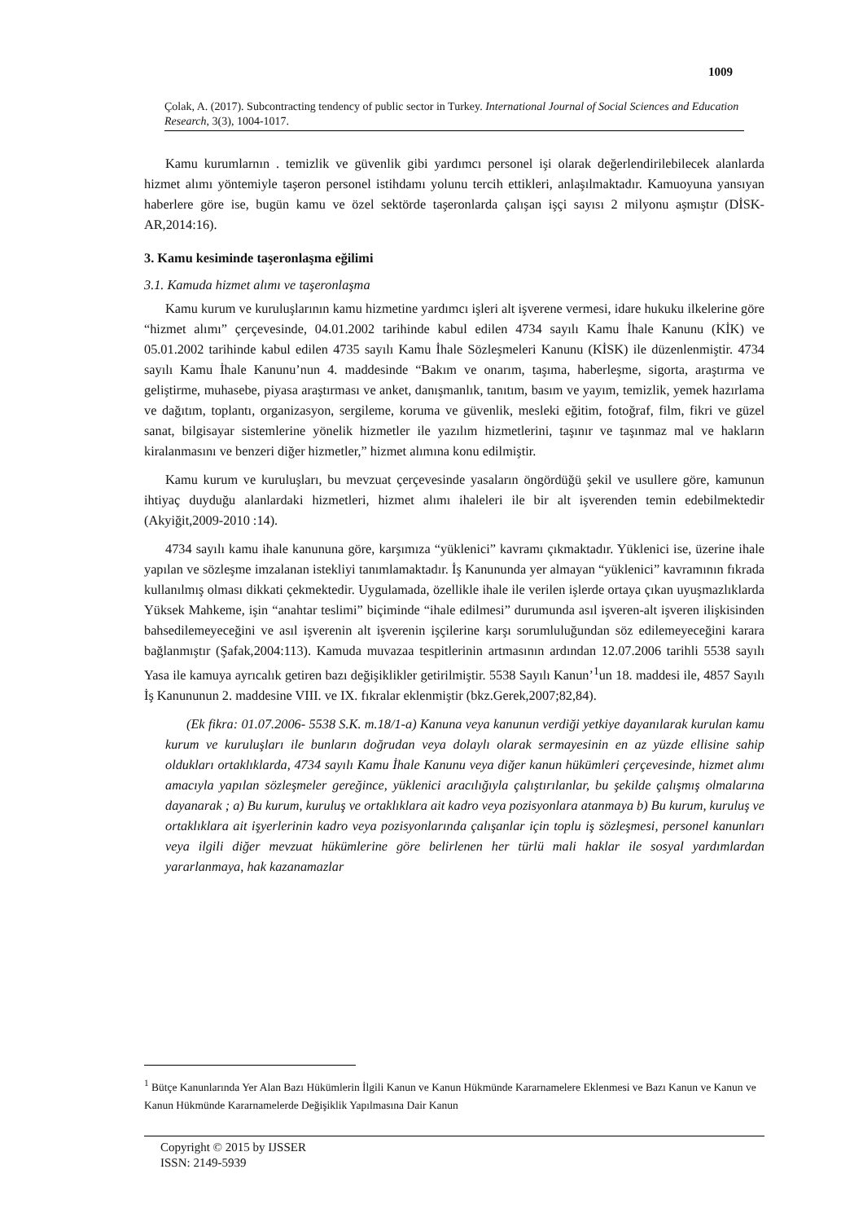1009
Çolak, A. (2017). Subcontracting tendency of public sector in Turkey. International Journal of Social Sciences and Education Research, 3(3), 1004-1017.
Kamu kurumlarnın . temizlik ve güvenlik gibi yardımcı personel işi olarak değerlendirilebilecek alanlarda hizmet alımı yöntemiyle taşeron personel istihdamı yolunu tercih ettikleri, anlaşılmaktadır. Kamuoyuna yansıyan haberlere göre ise, bugün kamu ve özel sektörde taşeronlarda çalışan işçi sayısı 2 milyonu aşmıştır (DİSK-AR,2014:16).
3. Kamu kesiminde taşeronlaşma eğilimi
3.1. Kamuda hizmet alımı ve taşeronlaşma
Kamu kurum ve kuruluşlarının kamu hizmetine yardımcı işleri alt işverene vermesi, idare hukuku ilkelerine göre “hizmet alımı” çerçevesinde, 04.01.2002 tarihinde kabul edilen 4734 sayılı Kamu İhale Kanunu (KİK) ve 05.01.2002 tarihinde kabul edilen 4735 sayılı Kamu İhale Sözleşmeleri Kanunu (KİSK) ile düzenlenmiştir. 4734 sayılı Kamu İhale Kanunu’nun 4. maddesinde “Bakım ve onarım, taşıma, haberleşme, sigorta, araştırma ve geliştirme, muhasebe, piyasa araştırması ve anket, danışmanlık, tanıtım, basım ve yayım, temizlik, yemek hazırlama ve dağıtım, toplantı, organizasyon, sergileme, koruma ve güvenlik, mesleki eğitim, fotoğraf, film, fikri ve güzel sanat, bilgisayar sistemlerine yönelik hizmetler ile yazılım hizmetlerini, taşınır ve taşınmaz mal ve hakların kiralanmasını ve benzeri diğer hizmetler,” hizmet alımına konu edilmiştir.
Kamu kurum ve kuruluşları, bu mevzuat çerçevesinde yasaların öngördüğü şekil ve usullere göre, kamunun ihtiyaç duyduğu alanlardaki hizmetleri, hizmet alımı ihaleleri ile bir alt işverenden temin edebilmektedir (Akyiğit,2009-2010 :14).
4734 sayılı kamu ihale kanununa göre, karşımıza “yüklenici” kavramı çıkmaktadır. Yüklenici ise, üzerine ihale yapılan ve sözleşme imzalanan istekliyi tanımlamaktadır. İş Kanununda yer almayan “yüklenici” kavramının fıkrada kullanılmış olması dikkati çekmektedir. Uygulamada, özellikle ihale ile verilen işlerde ortaya çıkan uyuşmazlıklarda Yüksek Mahkeme, işin “anahtar teslimi” biçiminde “ihale edilmesi” durumunda asıl işveren-alt işveren ilişkisinden bahsedilemeyeceğini ve asıl işverenin alt işverenin işçilerine karşı sorumluluğundan söz edilemeyeceğini karara bağlanmıştır (Şafak,2004:113). Kamuda muvazaa tespitlerinin artmasının ardından 12.07.2006 tarihli 5538 sayılı Yasa ile kamuya ayrıcalık getiren bazı değişiklikler getirilmiştir. 5538 Sayılı Kanun’<sup>1</sup>un 18. maddesi ile, 4857 Sayılı İş Kanununun 2. maddesine VIII. ve IX. fıkralar eklenmiştir (bkz.Gerek,2007;82,84).
(Ek fikra: 01.07.2006- 5538 S.K. m.18/1-a) Kanuna veya kanunun verdiği yetkiye dayanılarak kurulan kamu kurum ve kuruluşları ile bunların doğrudan veya dolaylı olarak sermayesinin en az yüzde ellisine sahip oldukları ortaklıklarda, 4734 sayılı Kamu İhale Kanunu veya diğer kanun hükümleri çerçevesinde, hizmet alımı amacıyla yapılan sözleşmeler gereğince, yüklenici aracılığıyla çalıştırılanlar, bu şekilde çalışmış olmalarına dayanarak ; a) Bu kurum, kuruluş ve ortaklıklara ait kadro veya pozisyonlara atanmaya b) Bu kurum, kuruluş ve ortaklıklara ait işyerlerinin kadro veya pozisyonlarında çalışanlar için toplu iş sözleşmesi, personel kanunları veya ilgili diğer mevzuat hükümlerine göre belirlenen her türlü mali haklar ile sosyal yardımlardan yararlanmaya, hak kazanamazlar
<sup>1</sup> Bütçe Kanunlarında Yer Alan Bazı Hükümlerin İlgili Kanun ve Kanun Hükmünde Kararnamelere Eklenmesi ve Bazı Kanun ve Kanun ve Kanun Hükmünde Kararnamelerde Değişiklik Yapılmasına Dair Kanun
Copyright © 2015 by IJSSER
ISSN: 2149-5939